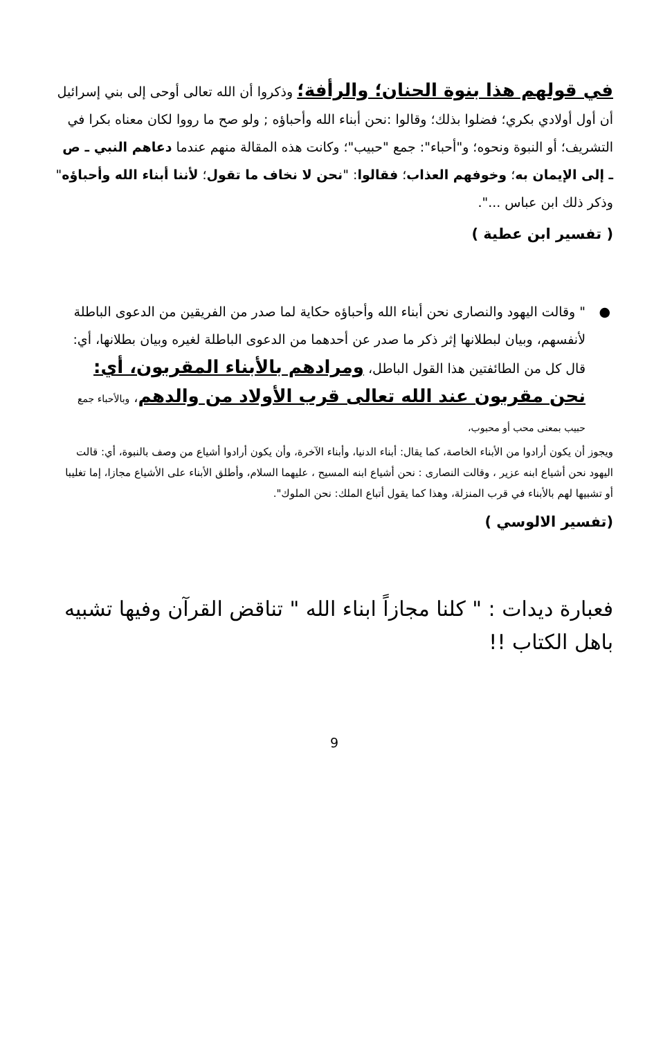في قولهم هذا بنوة الحنان؛ والرأفة؛ وذكروا أن الله تعالى أوحى إلى بني إسرائيل أن أول أولادي بكري؛ فضلوا بذلك؛ وقالوا :نحن أبناء الله وأحباؤه ; ولو صح ما رووا لكان معناه بكرا في التشريف؛ أو النبوة ونحوه؛ و"أحباء": جمع "حبيب"؛ وكانت هذه المقالة منهم عندما دعاهم النبي ـ ص ـ إلى الإيمان به؛ وخوفهم العذاب؛ فقالوا: "نحن لا نخاف ما تقول؛ لأننا أبناء الله وأحباؤه" وذكر ذلك ابن عباس ...".
( تفسير ابن عطية )
●
" وقالت اليهود والنصارى نحن أبناء الله وأحباؤه حكاية لما صدر من الفريقين من الدعوى الباطلة لأنفسهم، وبيان لبطلانها إثر ذكر ما صدر عن أحدهما من الدعوى الباطلة لغيره وبيان بطلانها، أي: قال كل من الطائفتين هذا القول الباطل، ومرادهم بالأبناء المقربون، أي: نحن مقربون عند الله تعالى قرب الأولاد من والدهم، وبالأحباء جمع حبيب بمعنى محب أو محبوب،
ويجوز أن يكون أرادوا من الأبناء الخاصة، كما يقال: أبناء الدنيا، وأبناء الآخرة، وأن يكون أرادوا أشياع من وصف بالنبوة، أي: قالت اليهود نحن أشياع ابنه عزير ، وقالت النصارى : نحن أشياع ابنه المسيح ، عليهما السلام، وأطلق الأبناء على الأشياع مجازا، إما تغليبا أو تشبيها لهم بالأبناء في قرب المنزلة، وهذا كما يقول أتباع الملك: نحن الملوك".
(تفسير الالوسي )
فعبارة ديدات : " كلنا مجازاً ابناء الله " تناقض القرآن وفيها تشبيه باهل الكتاب !!
9